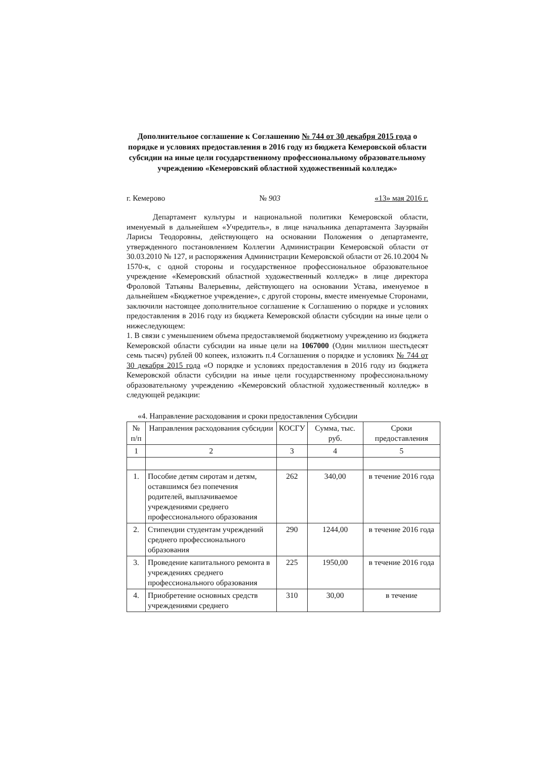Дополнительное соглашение к Соглашению № 744 от 30 декабря 2015 года о порядке и условиях предоставления в 2016 году из бюджета Кемеровской области субсидии на иные цели государственному профессиональному образовательному учреждению «Кемеровский областной художественный колледж»
г. Кемерово № 903 «13» мая 2016 г.
Департамент культуры и национальной политики Кемеровской области, именуемый в дальнейшем «Учредитель», в лице начальника департамента Зауэрвайн Ларисы Теодоровны, действующего на основании Положения о департаменте, утвержденного постановлением Коллегии Администрации Кемеровской области от 30.03.2010 № 127, и распоряжения Администрации Кемеровской области от 26.10.2004 № 1570-к, с одной стороны и государственное профессиональное образовательное учреждение «Кемеровский областной художественный колледж» в лице директора Фроловой Татьяны Валерьевны, действующего на основании Устава, именуемое в дальнейшем «Бюджетное учреждение», с другой стороны, вместе именуемые Сторонами, заключили настоящее дополнительное соглашение к Соглашению о порядке и условиях предоставления в 2016 году из бюджета Кемеровской области субсидии на иные цели о нижеследующем:
1. В связи с уменьшением объема предоставляемой бюджетному учреждению из бюджета Кемеровской области субсидии на иные цели на 1067000 (Один миллион шестьдесят семь тысяч) рублей 00 копеек, изложить п.4 Соглашения о порядке и условиях № 744 от 30 декабря 2015 года «О порядке и условиях предоставления в 2016 году из бюджета Кемеровской области субсидии на иные цели государственному профессиональному образовательному учреждению «Кемеровский областной художественный колледж» в следующей редакции:
«4. Направление расходования и сроки предоставления Субсидии
| № п/п | Направления расходования субсидии | КОСГУ | Сумма, тыс. руб. | Сроки предоставления |
| --- | --- | --- | --- | --- |
| 1 | 2 | 3 | 4 | 5 |
| 1. | Пособие детям сиротам и детям, оставшимся без попечения родителей, выплачиваемое учреждениями среднего профессионального образования | 262 | 340,00 | в течение 2016 года |
| 2. | Стипендии студентам учреждений среднего профессионального образования | 290 | 1244,00 | в течение 2016 года |
| 3. | Проведение капитального ремонта в учреждениях среднего профессионального образования | 225 | 1950,00 | в течение 2016 года |
| 4. | Приобретение основных средств учреждениями среднего | 310 | 30,00 | в течение |